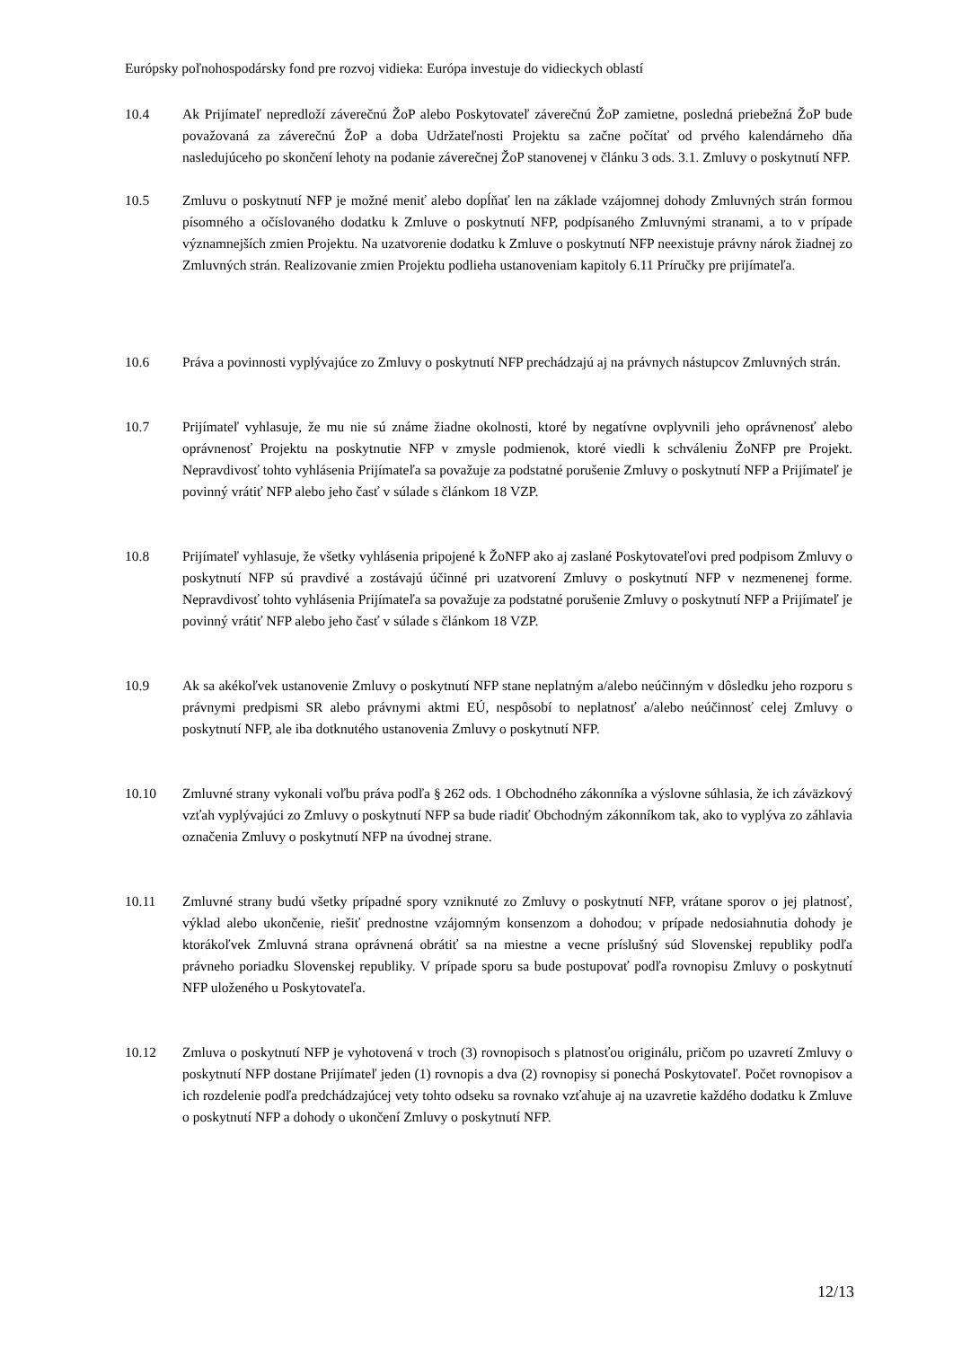Európsky poľnohospodársky fond pre rozvoj vidieka: Európa investuje do vidieckych oblastí
10.4 Ak Prijímateľ nepredloží záverečnú ŽoP alebo Poskytovateľ záverečnú ŽoP zamietne, posledná priebežná ŽoP bude považovaná za záverečnú ŽoP a doba Udržateľnosti Projektu sa začne počítať od prvého kalendárneho dňa nasledujúceho po skončení lehoty na podanie záverečnej ŽoP stanovenej v článku 3 ods. 3.1. Zmluvy o poskytnutí NFP.
10.5 Zmluvu o poskytnutí NFP je možné meniť alebo dopĺňať len na základe vzájomnej dohody Zmluvných strán formou písomného a očíslovaného dodatku k Zmluve o poskytnutí NFP, podpísaného Zmluvnými stranami, a to v prípade významnejších zmien Projektu. Na uzatvorenie dodatku k Zmluve o poskytnutí NFP neexistuje právny nárok žiadnej zo Zmluvných strán. Realizovanie zmien Projektu podlieha ustanoveniam kapitoly 6.11 Príručky pre prijímateľa.
10.6 Práva a povinnosti vyplývajúce zo Zmluvy o poskytnutí NFP prechádzajú aj na právnych nástupcov Zmluvných strán.
10.7 Prijímateľ vyhlasuje, že mu nie sú známe žiadne okolnosti, ktoré by negatívne ovplyvnili jeho oprávnenosť alebo oprávnenosť Projektu na poskytnutie NFP v zmysle podmienok, ktoré viedli k schváleniu ŽoNFP pre Projekt. Nepravdivosť tohto vyhlásenia Prijímateľa sa považuje za podstatné porušenie Zmluvy o poskytnutí NFP a Prijímateľ je povinný vrátiť NFP alebo jeho časť v súlade s článkom 18 VZP.
10.8 Prijímateľ vyhlasuje, že všetky vyhlásenia pripojené k ŽoNFP ako aj zaslané Poskytovateľovi pred podpisom Zmluvy o poskytnutí NFP sú pravdivé a zostávajú účinné pri uzatvorení Zmluvy o poskytnutí NFP v nezmenenej forme. Nepravdivosť tohto vyhlásenia Prijímateľa sa považuje za podstatné porušenie Zmluvy o poskytnutí NFP a Prijímateľ je povinný vrátiť NFP alebo jeho časť v súlade s článkom 18 VZP.
10.9 Ak sa akékoľvek ustanovenie Zmluvy o poskytnutí NFP stane neplatným a/alebo neúčinným v dôsledku jeho rozporu s právnymi predpismi SR alebo právnymi aktmi EÚ, nespôsobí to neplatnosť a/alebo neúčinnosť celej Zmluvy o poskytnutí NFP, ale iba dotknutého ustanovenia Zmluvy o poskytnutí NFP.
10.10 Zmluvné strany vykonali voľbu práva podľa § 262 ods. 1 Obchodného zákonníka a výslovne súhlasia, že ich záväzkový vzťah vyplývajúci zo Zmluvy o poskytnutí NFP sa bude riadiť Obchodným zákonníkom tak, ako to vyplýva zo záhlavia označenia Zmluvy o poskytnutí NFP na úvodnej strane.
10.11 Zmluvné strany budú všetky prípadné spory vzniknuté zo Zmluvy o poskytnutí NFP, vrátane sporov o jej platnosť, výklad alebo ukončenie, riešiť prednostne vzájomným konsenzom a dohodou; v prípade nedosiahnutia dohody je ktorákoľvek Zmluvná strana oprávnená obrátiť sa na miestne a vecne príslušný súd Slovenskej republiky podľa právneho poriadku Slovenskej republiky. V prípade sporu sa bude postupovať podľa rovnopisu Zmluvy o poskytnutí NFP uloženého u Poskytovateľa.
10.12 Zmluva o poskytnutí NFP je vyhotovená v troch (3) rovnopisoch s platnosťou originálu, pričom po uzavretí Zmluvy o poskytnutí NFP dostane Prijímateľ jeden (1) rovnopis a dva (2) rovnopisy si ponechá Poskytovateľ. Počet rovnopisov a ich rozdelenie podľa predchádzajúcej vety tohto odseku sa rovnako vzťahuje aj na uzavretie každého dodatku k Zmluve o poskytnutí NFP a dohody o ukončení Zmluvy o poskytnutí NFP.
12/13